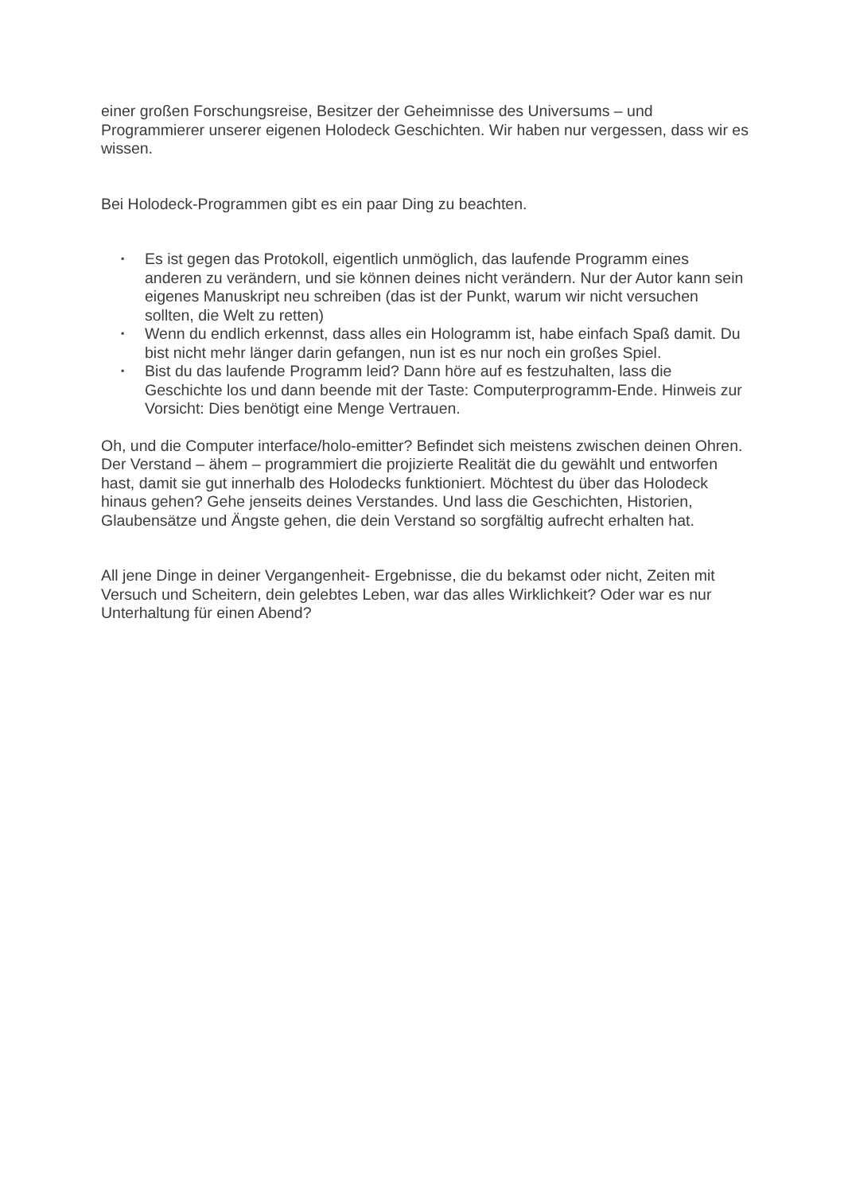einer großen Forschungsreise, Besitzer der Geheimnisse des Universums – und Programmierer unserer eigenen Holodeck Geschichten. Wir haben nur vergessen, dass wir es wissen.
Bei Holodeck-Programmen gibt es ein paar Ding zu beachten.
▪ Es ist gegen das Protokoll, eigentlich unmöglich, das laufende Programm eines anderen zu verändern, und sie können deines nicht verändern. Nur der Autor kann sein eigenes Manuskript neu schreiben (das ist der Punkt, warum wir nicht versuchen sollten, die Welt zu retten)
▪ Wenn du endlich erkennst, dass alles ein Hologramm ist, habe einfach Spaß damit. Du bist nicht mehr länger darin gefangen, nun ist es nur noch ein großes Spiel.
▪ Bist du das laufende Programm leid? Dann höre auf es festzuhalten, lass die Geschichte los und dann beende mit der Taste: Computerprogramm-Ende. Hinweis zur Vorsicht: Dies benötigt eine Menge Vertrauen.
Oh, und die Computer interface/holo-emitter? Befindet sich meistens zwischen deinen Ohren. Der Verstand – ähem – programmiert die projizierte Realität die du gewählt und entworfen hast, damit sie gut innerhalb des Holodecks funktioniert. Möchtest du über das Holodeck hinaus gehen? Gehe jenseits deines Verstandes. Und lass die Geschichten, Historien, Glaubensätze und Ängste gehen, die dein Verstand so sorgfältig aufrecht erhalten hat.
All jene Dinge in deiner Vergangenheit- Ergebnisse, die du bekamst oder nicht, Zeiten mit Versuch und Scheitern, dein gelebtes Leben, war das alles Wirklichkeit? Oder war es nur Unterhaltung für einen Abend?